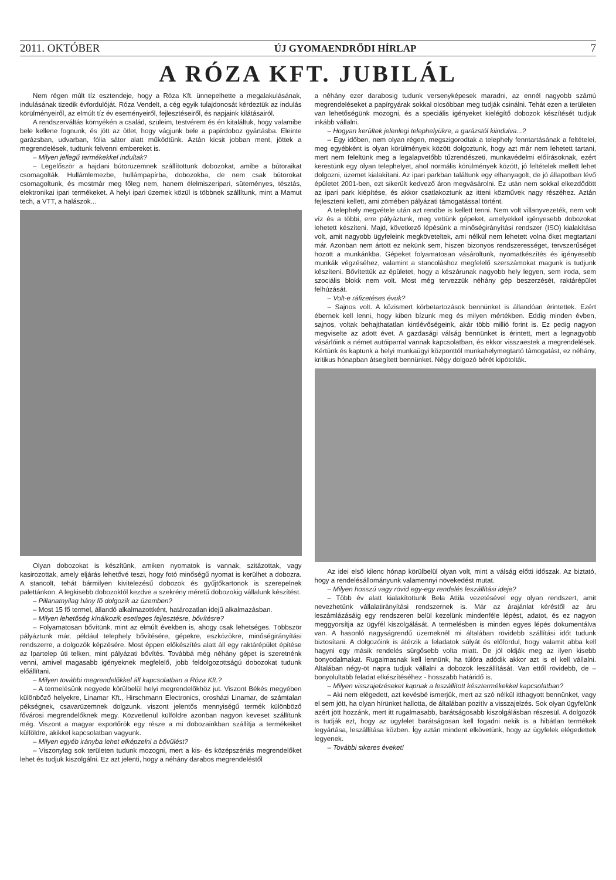2011. OKTÓBER ÚJ GYOMAENDRŐDI HÍRLAP 7
A RÓZA KFT. JUBILÁL
Nem régen múlt tíz esztendeje, hogy a Róza Kft. ünnepelhette a megalakulásának, indulásának tizedik évfordulóját. Róza Vendelt, a cég egyik tulajdonosát kérdeztük az indulás körülményeiről, az elmúlt tíz év eseményeiről, fejlesztéseiről, és napjaink kilátásairól.
A rendszerváltás környékén a család, szüleim, testvérem és én kitaláltuk, hogy valamibe bele kellene fognunk, és jött az ötlet, hogy vágjunk bele a papírdoboz gyártásba. Eleinte garázsban, udvarban, fólia sátor alatt működtünk. Aztán kicsit jobban ment, jöttek a megrendelések, tudtunk felvenni embereket is.
– Milyen jellegű termékekkel indultak?
– Legelőször a hajdani bútorüzemnek szállítottunk dobozokat, amibe a bútoraikat csomagolták. Hullámlemezbe, hullámpapírba, dobozokba, de nem csak bútorokat csomagoltunk, és mostmár meg főleg nem, hanem élelmiszeripari, süteményes, tésztás, elektronikai ipari termékeket. A helyi ipari üzemek közül is többnek szállítunk, mint a Mamut tech, a VTT, a halászok...
Olyan dobozokat is készítünk, amiken nyomatok is vannak, szitázottak, vagy kasirozottak, amely eljárás lehetővé teszi, hogy fotó minőségű nyomat is kerülhet a dobozra. A stancolt, tehát bármilyen kivitelezésű dobozok és gyűjtőkartonok is szerepelnek palettánkon. A legkisebb dobozoktól kezdve a szekrény méretű dobozokig vállalunk készítést.
– Pillanatnyilag hány fő dolgozik az üzemben?
– Most 15 fő termel, állandó alkalmazottként, határozatlan idejű alkalmazásban.
– Milyen lehetőség kínálkozik esetleges fejlesztésre, bővítésre?
– Folyamatosan bővítünk, mint az elmúlt években is, ahogy csak lehetséges. Többször pályáztunk már, például telephely bővítésére, gépekre, eszközökre, minőségirányítási rendszerre, a dolgozók képzésére. Most éppen előkészítés alatt áll egy raktárépület építése az Ipartelep úti telken, mint pályázati bővítés. Továbbá még néhány gépet is szeretnénk venni, amivel magasabb igényeknek megfelelő, jobb feldolgozottságú dobozokat tudunk előállítani.
– Milyen további megrendelőkkel áll kapcsolatban a Róza Kft.?
– A termelésünk negyede körülbelül helyi megrendelőkhöz jut. Viszont Békés megyében különböző helyekre, Linamar Kft., Hirschmann Electronics, orosházi Linamar, de számtalan pékségnek, csavarüzemnek dolgzunk, viszont jelentős mennyiségű termék különböző fővárosi megrendelőknek megy. Közvetlenül külföldre azonban nagyon keveset szállítunk még. Viszont a magyar exportőrök egy része a mi dobozainkban szállítja a termékeiket külföldre, akikkel kapcsolatban vagyunk.
– Milyen egyéb irányba lehet elképzelni a bővülést?
– Viszonylag sok területen tudunk mozogni, mert a kis- és középszériás megrendelőket lehet és tudjuk kiszolgálni. Ez azt jelenti, hogy a néhány darabos megrendeléstől
a néhány ezer darabosig tudunk versenyképesek maradni, az ennél nagyobb számú megrendeléseket a papírgyárak sokkal olcsóbban meg tudják csinálni. Tehát ezen a területen van lehetőségünk mozogni, és a speciális igényeket kielégítő dobozok készítését tudjuk inkább vállalni.
– Hogyan kerültek jelenlegi telephelyükre, a garázstól kiindulva...?
– Egy időben, nem olyan régen, megszigorodtak a telephely fenntartásának a feltételei, meg egyébként is olyan körülmények között dolgoztunk, hogy azt már nem lehetett tartani, mert nem feleltünk meg a legalapvetőbb tűzrendészeti, munkavédelmi előírásoknak, ezért kerestünk egy olyan telephelyet, ahol normális körülmények között, jó feltételek mellett lehet dolgozni, üzemet kialakítani. Az ipari parkban találtunk egy elhanyagolt, de jó állapotban lévő épületet 2001-ben, ezt sikerült kedvező áron megvásárolni. Ez után nem sokkal elkezdődött az ipari park kiépítése, és akkor csatlakoztunk az itteni közművek nagy részéhez. Aztán fejleszteni kellett, ami zömében pályázati támogatással történt.
A telephely megvétele után azt rendbe is kellett tenni. Nem volt villanyvezeték, nem volt víz és a többi, erre pályáztunk, meg vettünk gépeket, amelyekkel igényesebb dobozokat lehetett készíteni. Majd, következő lépésünk a minőségirányítási rendszer (ISO) kialakítása volt, amit nagyobb ügyfeleink megköveteltek, ami nélkül nem lehetett volna őket megtartani már. Azonban nem ártott ez nekünk sem, hiszen bizonyos rendszerességet, tervszerűséget hozott a munkánkba. Gépeket folyamatosan vásároltunk, nyomatkészítés és igényesebb munkák végzéséhez, valamint a stancoláshoz megfelelő szerszámokat magunk is tudjunk készíteni. Bővítettük az épületet, hogy a készárunak nagyobb hely legyen, sem iroda, sem szociális blokk nem volt. Most még tervezzük néhány gép beszerzését, raktárépület felhúzását.
– Volt-e ráfizetéses évük?
– Sajnos volt. A közismert körbetartozások bennünket is állandóan érintettek. Ezért ébernek kell lenni, hogy kiben bízunk meg és milyen mértékben. Eddig minden évben, sajnos, voltak behajthatatlan kintlévőségeink, akár több millió forint is. Ez pedig nagyon megviselte az adott évet. A gazdasági válság bennünket is érintett, mert a legnagyobb vásárlóink a német autóiparral vannak kapcsolatban, és ekkor visszaestek a megrendelések. Kértünk és kaptunk a helyi munkaügyi központtól munkahelymegtartó támogatást, ez néhány, kritikus hónapban átsegített bennünket. Négy dolgozó bérét kipótolták.
Az idei első kilenc hónap körülbelül olyan volt, mint a válság előtti időszak. Az biztató, hogy a rendelésállományunk valamennyi növekedést mutat.
– Milyen hosszú vagy rövid egy-egy rendelés leszállítási ideje?
– Több év alatt kialakítottunk Bela Attila vezetésével egy olyan rendszert, amit nevezhetünk vállalatirányítási rendszernek is. Már az árajánlat kéréstől az áru leszámlázásáig egy rendszeren belül kezelünk mindenféle lépést, adatot, és ez nagyon meggyorsítja az ügyfél kiszolgálását. A termelésben is minden egyes lépés dokumentálva van. A hasonló nagyságrendű üzemeknél mi általában rövidebb szállítási időt tudunk biztosítani. A dolgozóink is átérzik a feladatok súlyát és előfordul, hogy valamit abba kell hagyni egy másik rendelés sürgősebb volta miatt. De jól oldják meg az ilyen kisebb bonyodalmakat. Rugalmasnak kell lennünk, ha túlóra adódik akkor azt is el kell vállalni. Általában négy-öt napra tudjuk vállalni a dobozok leszállítását. Van ettől rövidebb, de – bonyolultabb feladat elkészítéséhez - hosszabb határidő is.
– Milyen visszajelzéseket kapnak a leszállított késztermékekkel kapcsolatban?
– Aki nem elégedett, azt kevésbé ismerjük, mert az szó nélkül itthagyott bennünket, vagy el sem jött, ha olyan hírünket hallotta, de általában pozitív a visszajelzés. Sok olyan ügyfelünk azért jött hozzánk, mert itt rugalmasabb, barátságosabb kiszolgálásban részesül. A dolgozók is tudják ezt, hogy az ügyfelet barátságosan kell fogadni nekik is a hibátlan termékek legyártása, leszállítása közben. Így aztán mindent elkövetünk, hogy az ügyfelek elégedettek legyenek.
– További sikeres éveket!